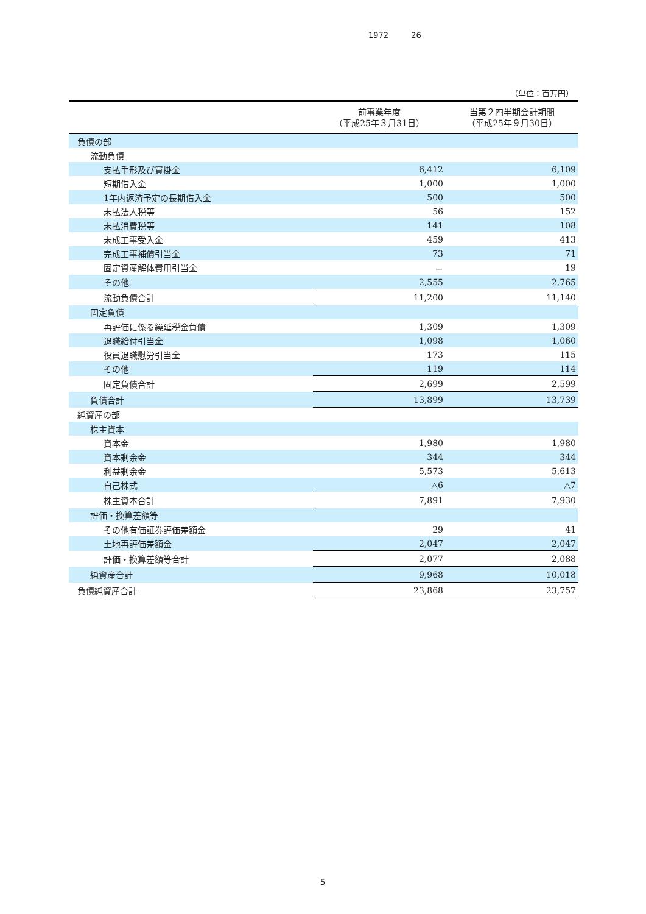1972 26
（単位：百万円）
| | 前事業年度 （平成25年３月31日） | 当第２四半期会計期間 （平成25年９月30日） |
| --- | --- | --- |
| 負債の部 | | |
| 流動負債 | | |
| 支払手形及び買掛金 | 6,412 | 6,109 |
| 短期借入金 | 1,000 | 1,000 |
| 1年内返済予定の長期借入金 | 500 | 500 |
| 未払法人税等 | 56 | 152 |
| 未払消費税等 | 141 | 108 |
| 未成工事受入金 | 459 | 413 |
| 完成工事補償引当金 | 73 | 71 |
| 固定資産解体費用引当金 | － | 19 |
| その他 | 2,555 | 2,765 |
| 流動負債合計 | 11,200 | 11,140 |
| 固定負債 | | |
| 再評価に係る繰延税金負債 | 1,309 | 1,309 |
| 退職給付引当金 | 1,098 | 1,060 |
| 役員退職慰労引当金 | 173 | 115 |
| その他 | 119 | 114 |
| 固定負債合計 | 2,699 | 2,599 |
| 負債合計 | 13,899 | 13,739 |
| 純資産の部 | | |
| 株主資本 | | |
| 資本金 | 1,980 | 1,980 |
| 資本剰余金 | 344 | 344 |
| 利益剰余金 | 5,573 | 5,613 |
| 自己株式 | △6 | △7 |
| 株主資本合計 | 7,891 | 7,930 |
| 評価・換算差額等 | | |
| その他有価証券評価差額金 | 29 | 41 |
| 土地再評価差額金 | 2,047 | 2,047 |
| 評価・換算差額等合計 | 2,077 | 2,088 |
| 純資産合計 | 9,968 | 10,018 |
| 負債純資産合計 | 23,868 | 23,757 |
5